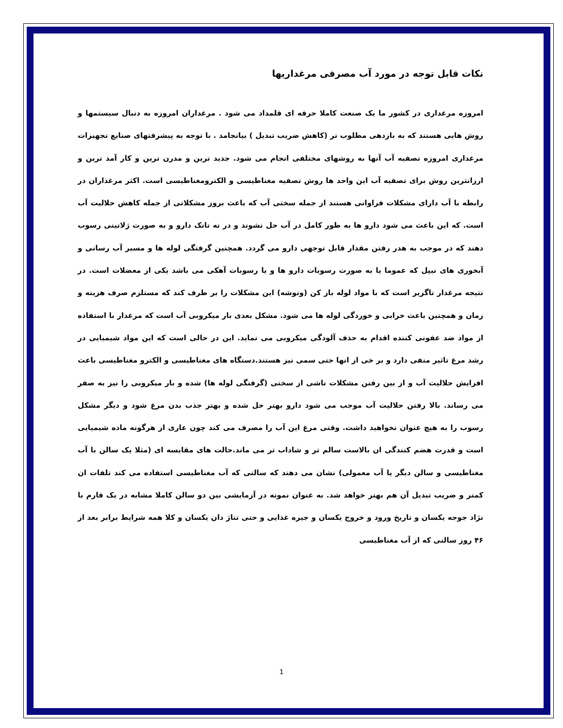نکات قابل توجه در مورد آب مصرفی مرغداریها
امروزه مرغداری در کشور ما یک صنعت کاملا حرفه ای قلمداد می شود . مرغداران امروزه به دنبال سیستمها و روش هایی هستند که به بازدهی مطلوب تر (کاهش ضریب تبدیل ) بیانجامد . با توجه به پیشرفتهای صنایع تجهیزات مرغداری امروزه تصفیه آب آنها به روشهای مختلفی انجام می شود. جدید ترین و مدرن ترین و کار آمد ترین و ارزانترین روش برای تصفیه آب این واحد ها روش تصفیه مغناطیسی و الکترومغناطیسی است. اکثر مرغداران در رابطه با آب دارای مشکلات فراوانی هستند از جمله سختی آب که باعث بروز مشکلاتی از جمله کاهش حلالیت آب است. که این باعث می شود دارو ها به طور کامل در آب حل نشوند و در ته تانک دارو و به صورت ژلاتینی رسوب دهند که در موجب به هدر رفتن مقدار قابل توجهی دارو می گردد. همچنین گرفتگی لوله ها و مسیر آب رسانی و آبخوری های نیپل که عموما یا به صورت رسوبات دارو ها و یا رسوبات آهکی می باشد یکی از معضلات است. در نتیجه مرغدار ناگزیر است که با مواد لوله باز کن (ونوشه) این مشکلات را بر طرف کند که مستلزم صرف هزینه و زمان و همچنین باعث خرابی و خوردگی لوله ها می شود. مشکل بعدی بار میکروبی آب است که مرغدار با استفاده از مواد ضد عفونی کننده اقدام به حذف آلودگی میکروبی می نماید. این در حالی است که این مواد شیمیایی در رشد مرغ تاثیر منفی دارد و بر خی از انها حتی سمی نیز هستند.دستگاه های مغناطیسی و الکترو مغناطیسی باعث افزایش حلالیت آب و از بین رفتن مشکلات ناشی از سختی (گرفتگی لوله ها) شده و بار میکروبی را نیز به صفر می رساند. بالا رفتن حلالیت آب موجب می شود دارو بهتر حل شده و بهتر جذب بدن مرغ شود و دیگر مشکل رسوب را به هیچ عنوان نخواهید داشت. وقتی مرغ این آب را مصرف می کند چون عاری از هرگونه ماده شیمیایی است و قدرت هضم کنندگی ان بالاست سالم تر و شاداب تر می ماند.حالت های مقایسه ای (مثلا یک سالن با آب مغناطیسی و سالن دیگر یا آب معمولی) نشان می دهند که سالنی که آب مغناطیسی استفاده می کند تلفات ان کمتر و ضریب تبدیل آن هم بهتر خواهد شد. به عنوان نمونه در آزمایشی بین دو سالن کاملا مشابه در یک فارم با نژاد جوجه یکسان و تاریخ ورود و خروج یکسان و جیره غذایی و حتی تناژ دان یکسان و کلا همه شرایط برابر بعد از ۴۶ روز سالنی که از آب مغناطیسی
1